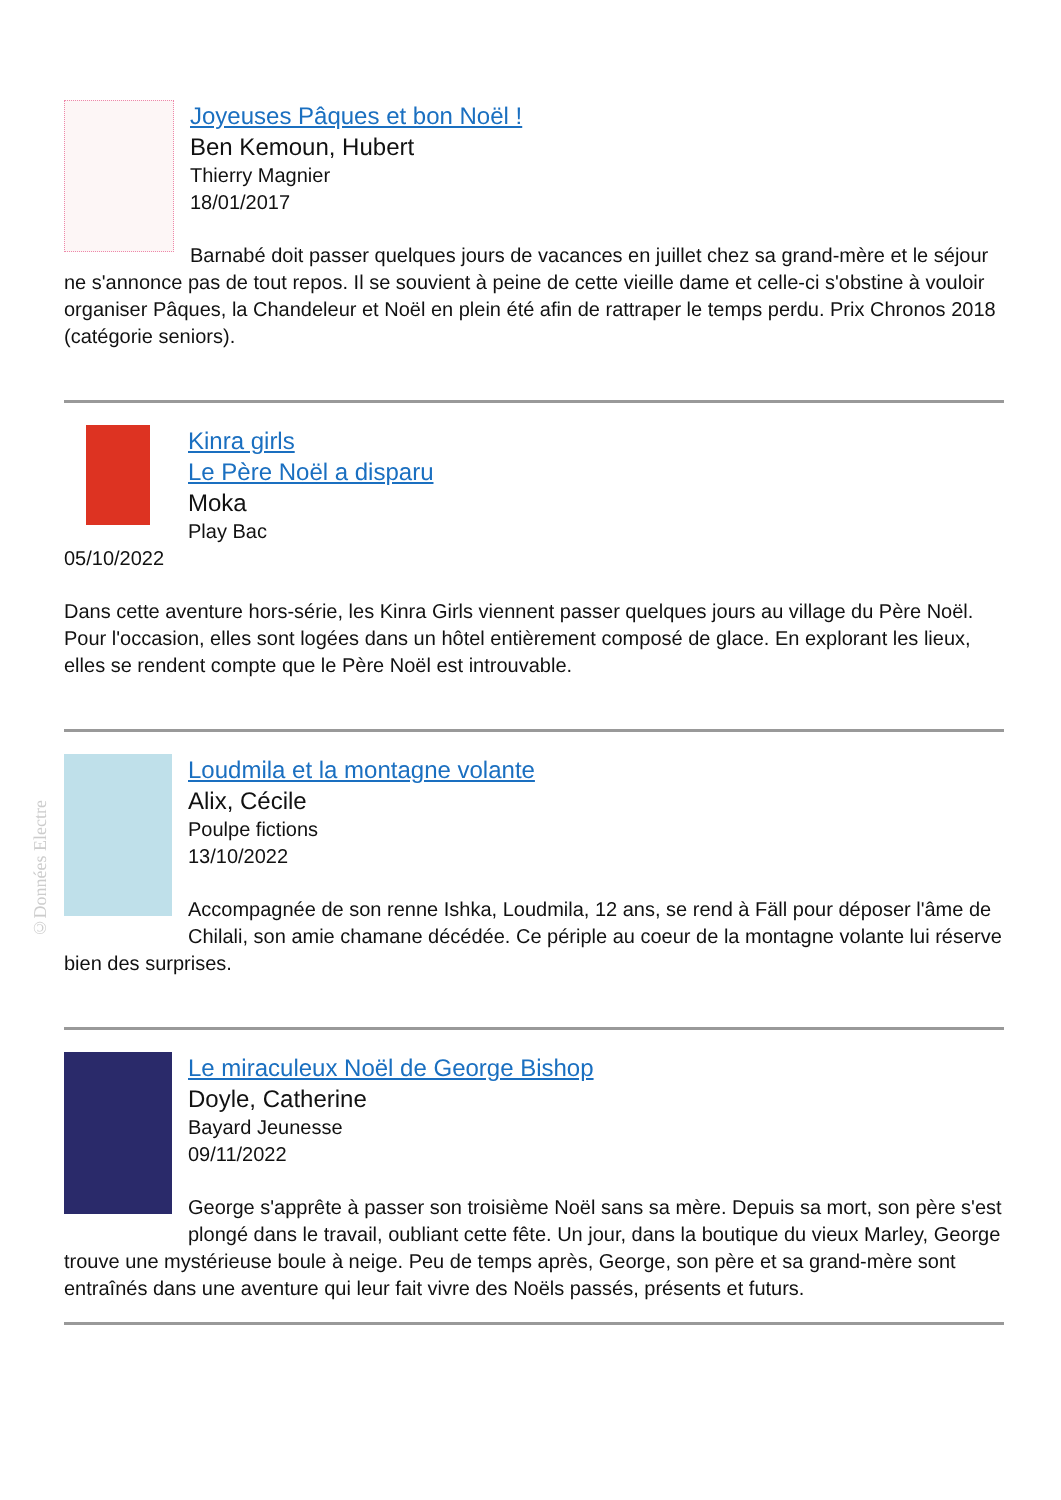©Données Electre
Joyeuses Pâques et bon Noël !
Ben Kemoun, Hubert
Thierry Magnier
18/01/2017
Barnabé doit passer quelques jours de vacances en juillet chez sa grand-mère et le séjour ne s'annonce pas de tout repos. Il se souvient à peine de cette vieille dame et celle-ci s'obstine à vouloir organiser Pâques, la Chandeleur et Noël en plein été afin de rattraper le temps perdu. Prix Chronos 2018 (catégorie seniors).
Kinra girls
Le Père Noël a disparu
Moka
Play Bac
05/10/2022
Dans cette aventure hors-série, les Kinra Girls viennent passer quelques jours au village du Père Noël. Pour l'occasion, elles sont logées dans un hôtel entièrement composé de glace. En explorant les lieux, elles se rendent compte que le Père Noël est introuvable.
Loudmila et la montagne volante
Alix, Cécile
Poulpe fictions
13/10/2022
Accompagnée de son renne Ishka, Loudmila, 12 ans, se rend à Fäll pour déposer l'âme de Chilali, son amie chamane décédée. Ce périple au coeur de la montagne volante lui réserve bien des surprises.
Le miraculeux Noël de George Bishop
Doyle, Catherine
Bayard Jeunesse
09/11/2022
George s'apprête à passer son troisième Noël sans sa mère. Depuis sa mort, son père s'est plongé dans le travail, oubliant cette fête. Un jour, dans la boutique du vieux Marley, George trouve une mystérieuse boule à neige. Peu de temps après, George, son père et sa grand-mère sont entraînés dans une aventure qui leur fait vivre des Noëls passés, présents et futurs.